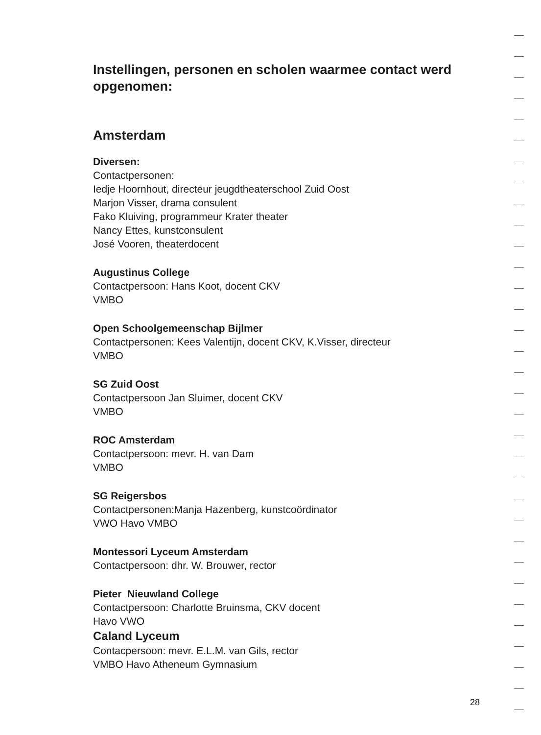Instellingen, personen en scholen waarmee contact werd opgenomen:
Amsterdam
Diversen:
Contactpersonen:
Iedje Hoornhout, directeur jeugdtheaterschool Zuid Oost
Marjon Visser, drama consulent
Fako Kluiving, programmeur Krater theater
Nancy Ettes, kunstconsulent
José Vooren, theaterdocent
Augustinus College
Contactpersoon: Hans Koot, docent CKV
VMBO
Open Schoolgemeenschap Bijlmer
Contactpersonen: Kees Valentijn, docent CKV, K.Visser, directeur
VMBO
SG Zuid Oost
Contactpersoon Jan Sluimer, docent CKV
VMBO
ROC Amsterdam
Contactpersoon: mevr. H. van Dam
VMBO
SG Reigersbos
Contactpersonen:Manja Hazenberg, kunstcoördinator
VWO Havo VMBO
Montessori Lyceum Amsterdam
Contactpersoon: dhr. W. Brouwer, rector
Pieter Nieuwland College
Contactpersoon: Charlotte Bruinsma, CKV docent
Havo VWO
Caland Lyceum
Contacpersoon: mevr. E.L.M. van Gils, rector
VMBO Havo Atheneum Gymnasium
28